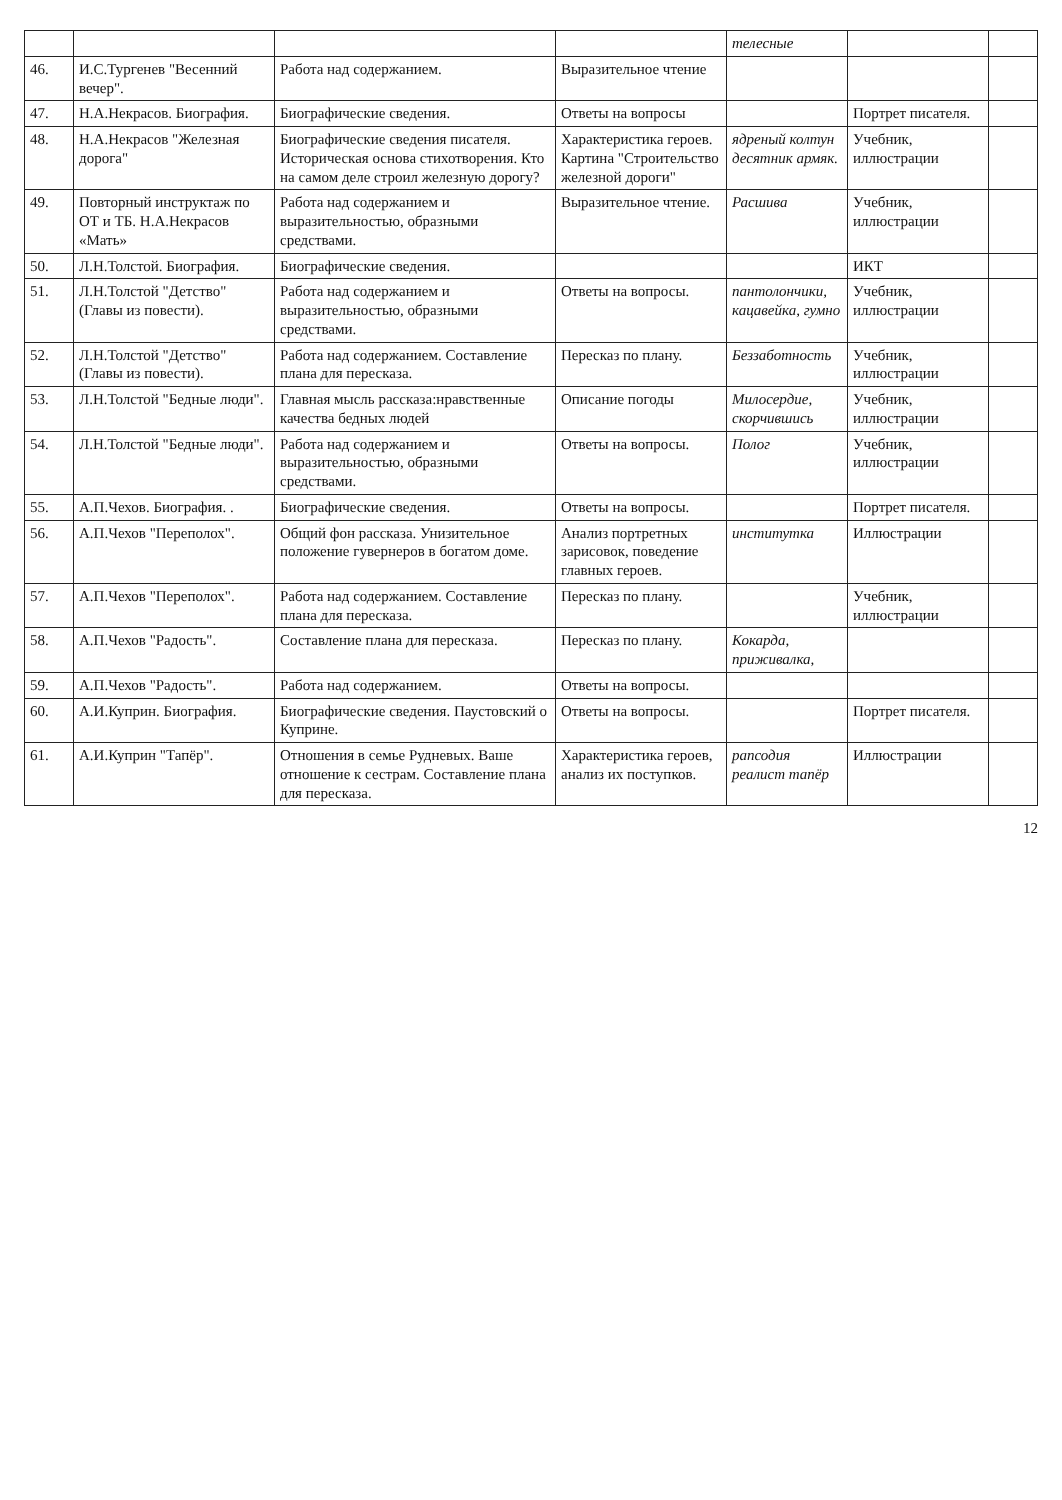| | | | | телесные | | |
| 46. | И.С.Тургенев "Весенний вечер". | Работа над содержанием. | Выразительное чтение | | | |
| 47. | Н.А.Некрасов. Биография. | Биографические сведения. | Ответы на вопросы | | Портрет писателя. | |
| 48. | Н.А.Некрасов "Железная дорога" | Биографические сведения писателя. Историческая основа стихотворения. Кто на самом деле строил железную дорогу? | Характеристика героев. Картина "Строительство железной дороги" | ядреный колтун десятник армяк. | Учебник, иллюстрации | |
| 49. | Повторный инструктаж по ОТ и ТБ. Н.А.Некрасов «Мать» | Работа над содержанием и выразительностью, образными средствами. | Выразительное чтение. | Расшива | Учебник, иллюстрации | |
| 50. | Л.Н.Толстой. Биография. | Биографические сведения. | | | ИКТ | |
| 51. | Л.Н.Толстой "Детство"(Главы из повести). | Работа над содержанием и выразительностью, образными средствами. | Ответы на вопросы. | пантолончики, кацавейка, гумно | Учебник, иллюстрации | |
| 52. | Л.Н.Толстой "Детство"(Главы из повести). | Работа над содержанием. Составление плана для пересказа. | Пересказ по плану. | Беззаботность | Учебник, иллюстрации | |
| 53. | Л.Н.Толстой "Бедные люди". | Главная мысль рассказа:нравственные качества бедных людей | Описание погоды | Милосердие, скорчившись | Учебник, иллюстрации | |
| 54. | Л.Н.Толстой "Бедные люди". | Работа над содержанием и выразительностью, образными средствами. | Ответы на вопросы. | Полог | Учебник, иллюстрации | |
| 55. | А.П.Чехов. Биография. . | Биографические сведения. | Ответы на вопросы. | | Портрет писателя. | |
| 56. | А.П.Чехов "Переполох". | Общий фон рассказа. Унизительное положение гувернеров в богатом доме. | Анализ портретных зарисовок, поведение главных героев. | институтка | Иллюстрации | |
| 57. | А.П.Чехов "Переполох". | Работа над содержанием. Составление плана для пересказа. | Пересказ по плану. | | Учебник, иллюстрации | |
| 58. | А.П.Чехов "Радость". | Составление плана для пересказа. | Пересказ по плану. | Кокарда, приживалка, | | |
| 59. | А.П.Чехов "Радость". | Работа над содержанием. | Ответы на вопросы. | | | |
| 60. | А.И.Куприн. Биография. | Биографические сведения. Паустовский о Куприне. | Ответы на вопросы. | | Портрет писателя. | |
| 61. | А.И.Куприн "Тапёр". | Отношения в семье Рудневых. Ваше отношение к сестрам. Составление плана для пересказа. | Характеристика героев, анализ их поступков. | рапсодия реалист тапёр | Иллюстрации | |
12